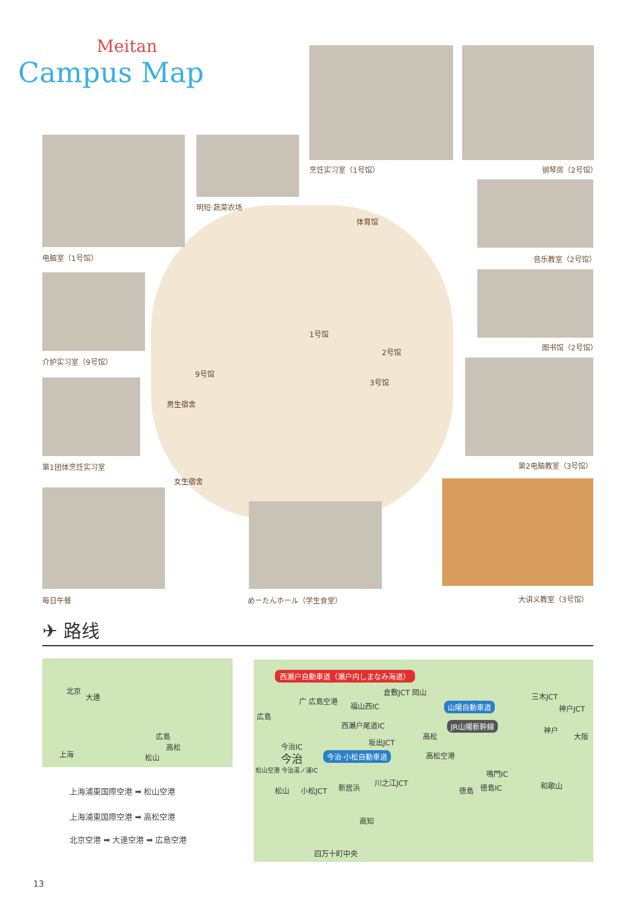Meitan
Campus Map
烹饪实习室（1号馆） 钢琴房（2号馆）
电脑室（1号馆）
明短·蔬菜农场
音乐教室（2号馆）
图书馆（2号馆）
介护实习室（9号馆）
第1团体烹饪实习室 第2电脑教室（3号馆）
每日午餐 めーたんホール（学生食堂） 大讲义教室（3号馆）
体育馆
1号馆
2号馆
3号馆
9号馆
男生宿舍
女生宿舍
✈ 路线
北京
大連
広島
高松
松山
上海
上海浦東国際空港 ➡ 松山空港
上海浦東国際空港 ➡ 高松空港
北京空港 ➡ 大連空港 ➡ 広島空港
西瀬戸自動車道（瀬戸内しまなみ海道）
倉敷JCT 岡山
广 広島空港
福山西IC
三木JCT
広島
山陽自動車道 神戸JCT
西瀬戸尾道IC JR山陽新幹線
神戸
大阪
高松
坂出JCT
今治IC
今治 今治·小松自動車道 高松空港
松山空港 今治湯ノ浦IC 鳴門IC
川之江JCT
松山 小松JCT 新居浜 徳島IC
徳島
和歌山
高知
四万十町中央
13